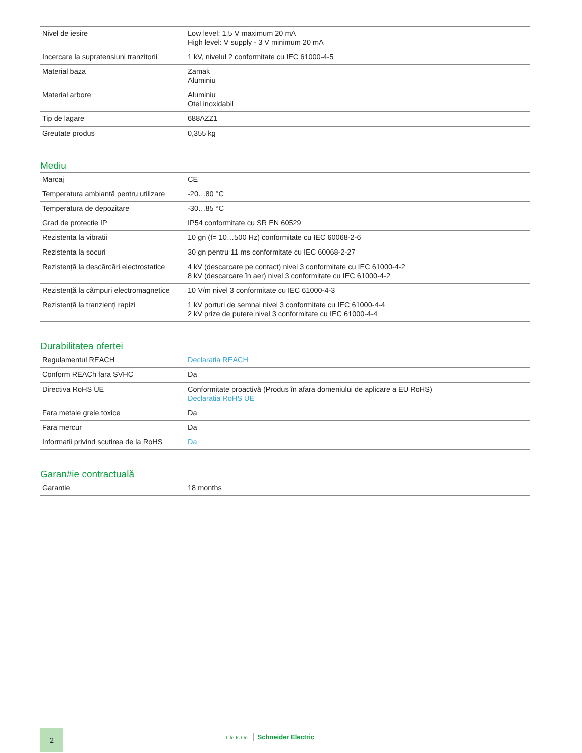| Nivel de iesire | Low level: 1.5 V maximum 20 mA High level: V supply - 3 V minimum 20 mA |
| Incercare la supratensiuni tranzitorii | 1 kV, nivelul 2 conformitate cu IEC 61000-4-5 |
| Material baza | Zamak Aluminiu |
| Material arbore | Aluminiu Otel inoxidabil |
| Tip de lagare | 688AZZ1 |
| Greutate produs | 0,355 kg |
Mediu
| Marcaj | CE |
| Temperatura ambiantă pentru utilizare | -20…80 °C |
| Temperatura de depozitare | -30…85 °C |
| Grad de protectie IP | IP54 conformitate cu SR EN 60529 |
| Rezistenta la vibratii | 10 gn (f= 10…500 Hz) conformitate cu IEC 60068-2-6 |
| Rezistenta la socuri | 30 gn pentru 11 ms conformitate cu IEC 60068-2-27 |
| Rezistență la descărcări electrostatice | 4 kV (descarcare pe contact) nivel 3 conformitate cu IEC 61000-4-2 8 kV (descarcare în aer) nivel 3 conformitate cu IEC 61000-4-2 |
| Rezistență la câmpuri electromagnetice | 10 V/m nivel 3 conformitate cu IEC 61000-4-3 |
| Rezistență la tranzienți rapizi | 1 kV porturi de semnal nivel 3 conformitate cu IEC 61000-4-4 2 kV prize de putere nivel 3 conformitate cu IEC 61000-4-4 |
Durabilitatea ofertei
| Regulamentul REACH | Declaratia REACH |
| Conform REACh fara SVHC | Da |
| Directiva RoHS UE | Conformitate proactivă (Produs în afara domeniului de aplicare a EU RoHS) Declaratia RoHS UE |
| Fara metale grele toxice | Da |
| Fara mercur | Da |
| Informatii privind scutirea de la RoHS | Da |
Garan#ie contractuală
| Garantie | 18 months |
2
Life Is On Schneider Electric